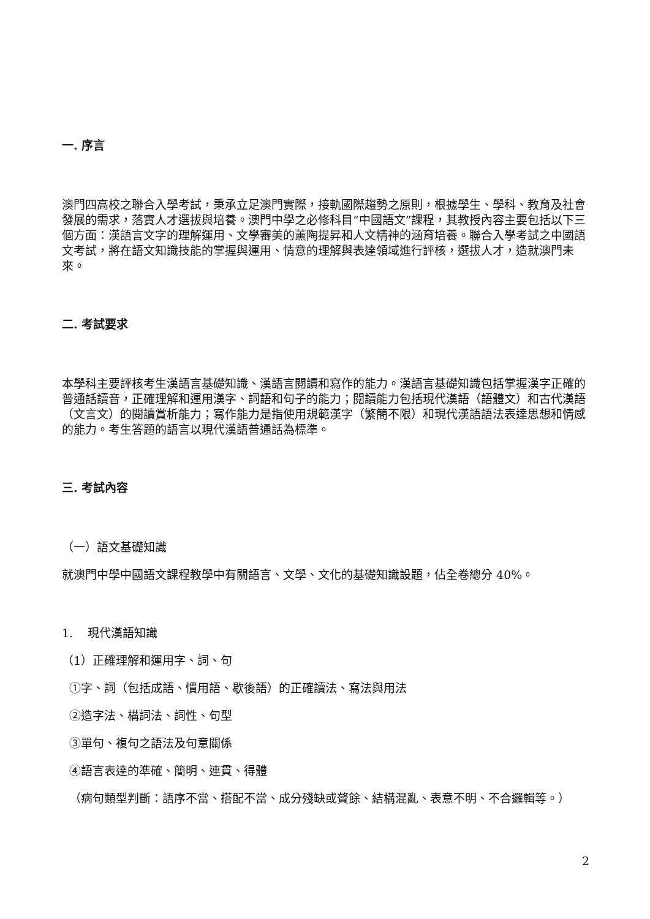一. 序言
澳門四高校之聯合入學考試，秉承立足澳門實際，接軌國際趨勢之原則，根據學生、學科、教育及社會發展的需求，落實人才選拔與培養。澳門中學之必修科目“中國語文”課程，其教授內容主要包括以下三個方面：漢語言文字的理解運用、文學審美的薰陶提昇和人文精神的涵育培養。聯合入學考試之中國語文考試，將在語文知識技能的掌握與運用、情意的理解與表達領域進行評核，選拔人才，造就澳門未來。
二. 考試要求
本學科主要評核考生漢語言基礎知識、漢語言閱讀和寫作的能力。漢語言基礎知識包括掌握漢字正確的普通話讀音，正確理解和運用漢字、詞語和句子的能力；閱讀能力包括現代漢語（語體文）和古代漢語（文言文）的閱讀賞析能力；寫作能力是指使用規範漢字（繁簡不限）和現代漢語語法表達思想和情感的能力。考生答題的語言以現代漢語普通話為標準。
三. 考試內容
（一）語文基礎知識
就澳門中學中國語文課程教學中有關語言、文學、文化的基礎知識設題，佔全卷總分 40%。
1. 現代漢語知識
（1）正確理解和運用字、詞、句
①字、詞（包括成語、慣用語、歇後語）的正確讀法、寫法與用法
②造字法、構詞法、詞性、句型
③單句、複句之語法及句意關係
④語言表達的準確、簡明、連貫、得體
（病句類型判斷：語序不當、搭配不當、成分殘缺或贅餘、結構混亂、表意不明、不合邏輯等。）
2